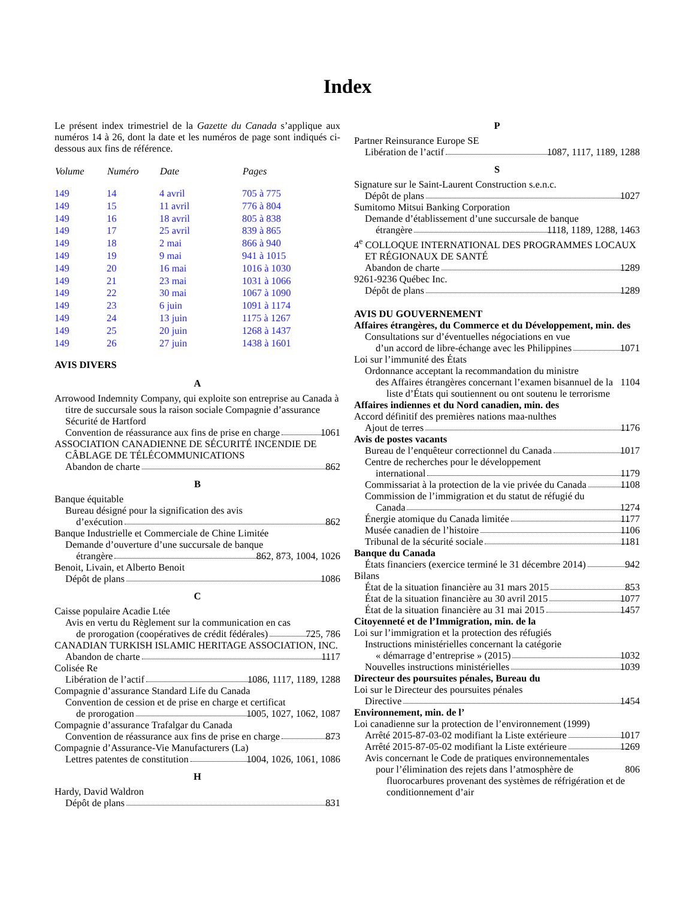Index
Le présent index trimestriel de la Gazette du Canada s’applique aux numéros 14 à 26, dont la date et les numéros de page sont indiqués ci-dessous aux fins de référence.
| Volume | Numéro | Date | Pages |
| --- | --- | --- | --- |
| 149 | 14 | 4 avril | 705 à 775 |
| 149 | 15 | 11 avril | 776 à 804 |
| 149 | 16 | 18 avril | 805 à 838 |
| 149 | 17 | 25 avril | 839 à 865 |
| 149 | 18 | 2 mai | 866 à 940 |
| 149 | 19 | 9 mai | 941 à 1015 |
| 149 | 20 | 16 mai | 1016 à 1030 |
| 149 | 21 | 23 mai | 1031 à 1066 |
| 149 | 22 | 30 mai | 1067 à 1090 |
| 149 | 23 | 6 juin | 1091 à 1174 |
| 149 | 24 | 13 juin | 1175 à 1267 |
| 149 | 25 | 20 juin | 1268 à 1437 |
| 149 | 26 | 27 juin | 1438 à 1601 |
AVIS DIVERS
A
Arrowood Indemnity Company, qui exploite son entreprise au Canada à titre de succursale sous la raison sociale Compagnie d’assurance Sécurité de Hartford
Convention de réassurance aux fins de prise en charge 1061
ASSOCIATION CANADIENNE DE SÉCURITÉ INCENDIE DE CÂBLAGE DE TÉLÉCOMMUNICATIONS
Abandon de charte 862
B
Banque équitable
Bureau désigné pour la signification des avis
d’exécution 862
Banque Industrielle et Commerciale de Chine Limitée
Demande d’ouverture d’une succursale de banque
étrangère 862, 873, 1004, 1026
Benoit, Livain, et Alberto Benoit
Dépôt de plans 1086
C
Caisse populaire Acadie Ltée
Avis en vertu du Règlement sur la communication en cas
de prorogation (coopératives de crédit fédérales) 725, 786
CANADIAN TURKISH ISLAMIC HERITAGE ASSOCIATION, INC.
Abandon de charte 1117
Colisée Re
Libération de l’actif 1086, 1117, 1189, 1288
Compagnie d’assurance Standard Life du Canada
Convention de cession et de prise en charge et certificat
de prorogation 1005, 1027, 1062, 1087
Compagnie d’assurance Trafalgar du Canada
Convention de réassurance aux fins de prise en charge 873
Compagnie d’Assurance-Vie Manufacturers (La)
Lettres patentes de constitution 1004, 1026, 1061, 1086
H
Hardy, David Waldron
Dépôt de plans 831
P
Partner Reinsurance Europe SE
Libération de l’actif 1087, 1117, 1189, 1288
S
Signature sur le Saint-Laurent Construction s.e.n.c.
Dépôt de plans 1027
Sumitomo Mitsui Banking Corporation
Demande d’établissement d’une succursale de banque
étrangère 1118, 1189, 1288, 1463
4<sup>e</sup> COLLOQUE INTERNATIONAL DES PROGRAMMES LOCAUX ET RÉGIONAUX DE SANTÉ
Abandon de charte 1289
9261-9236 Québec Inc.
Dépôt de plans 1289
AVIS DU GOUVERNEMENT
Affaires étrangères, du Commerce et du Développement, min. des
Consultations sur d’éventuelles négociations en vue
d’un accord de libre-échange avec les Philippines 1071
Loi sur l’immunité des États
Ordonnance acceptant la recommandation du ministre
des Affaires étrangères concernant l’examen bisannuel de la liste d’États qui soutiennent ou ont soutenu le terrorisme 1104
Affaires indiennes et du Nord canadien, min. des
Accord définitif des premières nations maa-nulthes
Ajout de terres 1176
Avis de postes vacants
Bureau de l’enquêteur correctionnel du Canada 1017
Centre de recherches pour le développement
international 1179
Commissariat à la protection de la vie privée du Canada 1108
Commission de l’immigration et du statut de réfugié du
Canada 1274
Énergie atomique du Canada limitée 1177
Musée canadien de l’histoire 1106
Tribunal de la sécurité sociale 1181
Banque du Canada
États financiers (exercice terminé le 31 décembre 2014) 942
Bilans
État de la situation financière au 31 mars 2015 853
État de la situation financière au 30 avril 2015 1077
État de la situation financière au 31 mai 2015 1457
Citoyenneté et de l’Immigration, min. de la
Loi sur l’immigration et la protection des réfugiés
Instructions ministérielles concernant la catégorie
« démarrage d’entreprise » (2015) 1032
Nouvelles instructions ministérielles 1039
Directeur des poursuites pénales, Bureau du
Loi sur le Directeur des poursuites pénales
Directive 1454
Environnement, min. de l’
Loi canadienne sur la protection de l’environnement (1999)
Arrêté 2015-87-03-02 modifiant la Liste extérieure 1017
Arrêté 2015-87-05-02 modifiant la Liste extérieure 1269
Avis concernant le Code de pratiques environnementales
pour l’élimination des rejets dans l’atmosphère de fluorocarbures provenant des systèmes de réfrigération et de conditionnement d’air 806